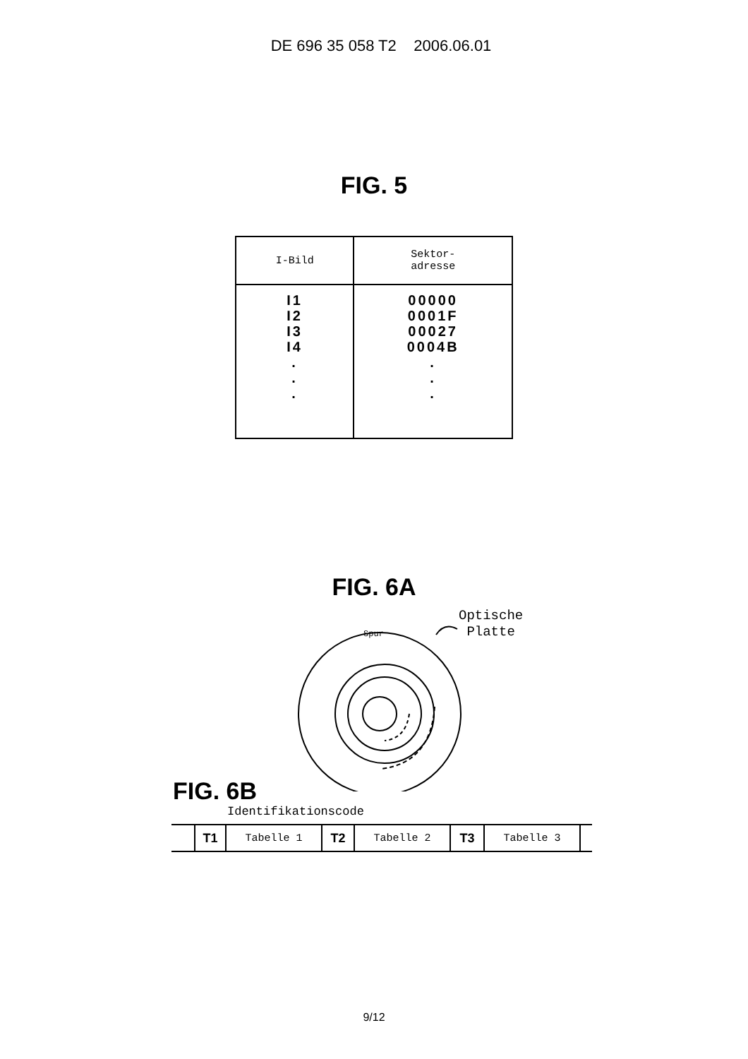DE 696 35 058 T2 2006.06.01
FIG. 5
| I-Bild | Sektor- adresse |
| --- | --- |
| I1 I2 I3 I4 . . . | 00000 0001F 00027 0004B . . . |
FIG. 6A
Spur
Optische
Platte
FIG. 6B
Identifikationscode
| | T1 | Tabelle 1 | T2 | Tabelle 2 | T3 | Tabelle 3 | |
9/12